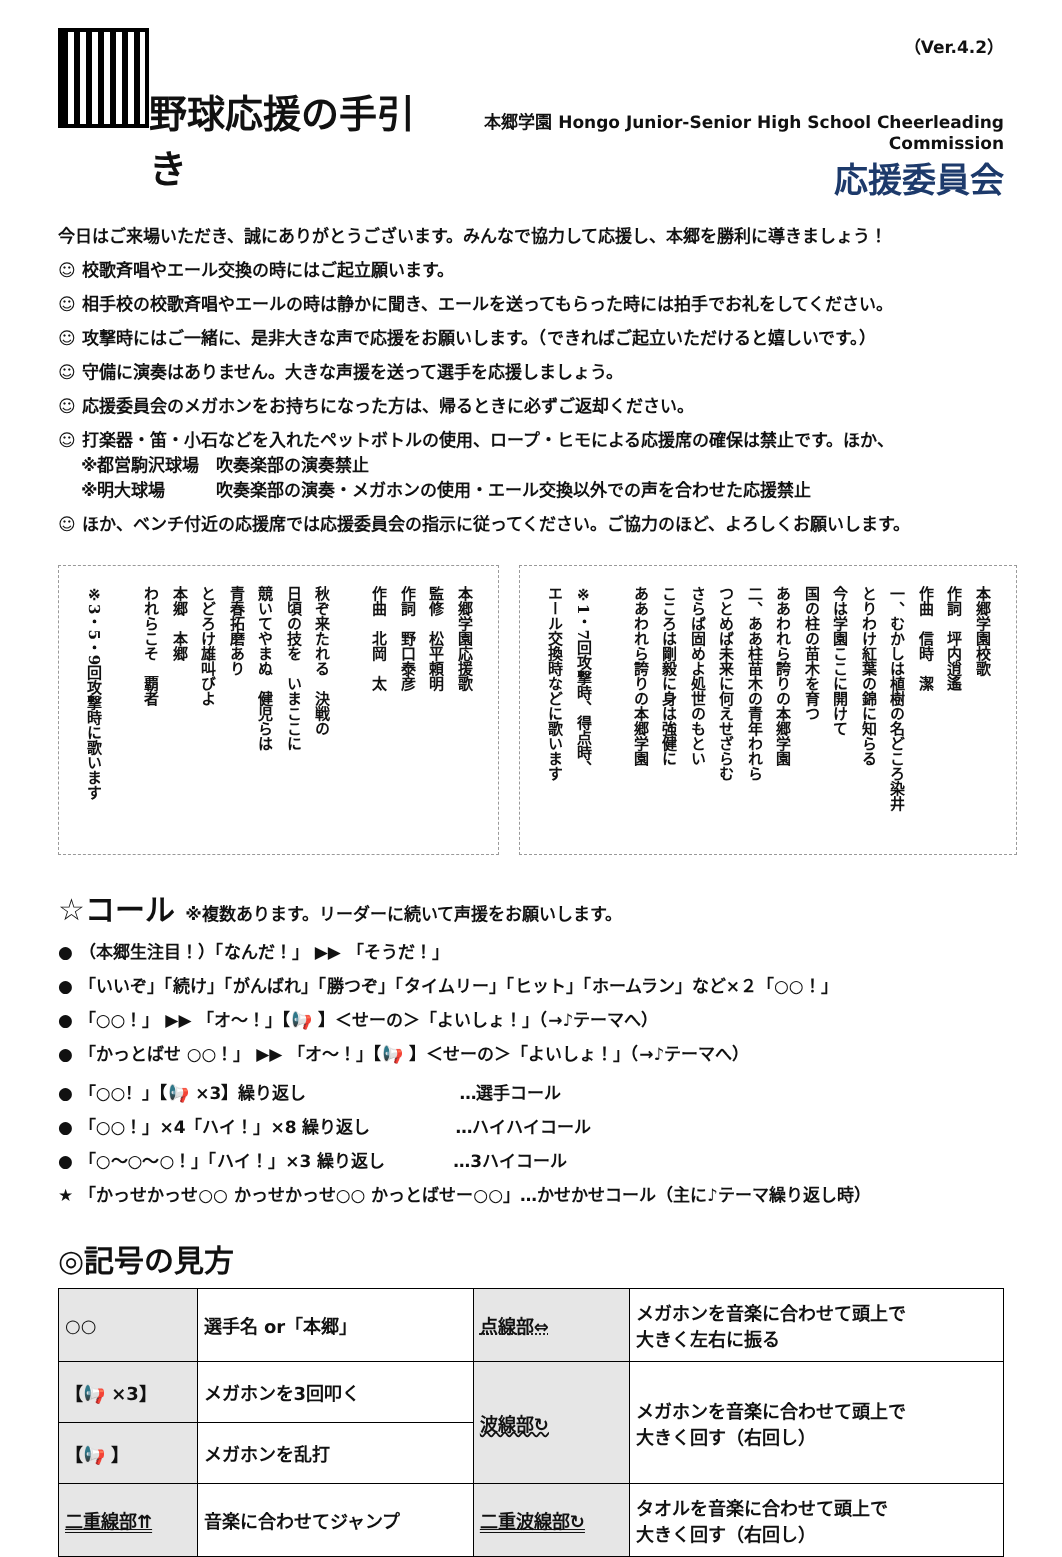野球応援の手引き
（Ver.4.2）
本郷学園 Hongo Junior-Senior High School Cheerleading Commission
応援委員会
今日はご来場いただき、誠にありがとうございます。みんなで協力して応援し、本郷を勝利に導きましょう！
☺ 校歌斉唱やエール交換の時にはご起立願います。
☺ 相手校の校歌斉唱やエールの時は静かに聞き、エールを送ってもらった時には拍手でお礼をしてください。
☺ 攻撃時にはご一緒に、是非大きな声で応援をお願いします。（できればご起立いただけると嬉しいです。）
☺ 守備に演奏はありません。大きな声援を送って選手を応援しましょう。
☺ 応援委員会のメガホンをお持ちになった方は、帰るときに必ずご返却ください。
☺ 打楽器・笛・小石などを入れたペットボトルの使用、ロープ・ヒモによる応援席の確保は禁止です。ほか、
　 ※都営駒沢球場　吹奏楽部の演奏禁止
　 ※明大球場　　　吹奏楽部の演奏・メガホンの使用・エール交換以外での声を合わせた応援禁止
☺ ほか、ベンチ付近の応援席では応援委員会の指示に従ってください。ご協力のほど、よろしくお願いします。
本郷学園応援歌
監修　松平頼明
作詞　野口泰彦
作曲　北岡　太
秋ぞ来たれる　決戦の
日頃の技を　いまここに
競いてやまぬ　健児らは
青春拓磨あり
とどろけ雄叫びよ
本郷　本郷
われらこそ　覇者
※3・5・9回攻撃時に歌います
本郷学園校歌
作詞　坪内逍遙
作曲　信時　潔
一、むかしは植樹の名どころ染井
とりわけ紅葉の錦に知らる
今は学園ここに開けて
国の柱の苗木を育つ
ああわれら誇りの本郷学園
二、ああ柱苗木の青年われら
つとめば未来に何えせざらむ
さらば固めよ処世のもとい
こころは剛毅に身は強健に
ああわれら誇りの本郷学園
※1・7回攻撃時、得点時、
エール交換時などに歌います
☆コール ※複数あります。リーダーに続いて声援をお願いします。
● （本郷生注目！）「なんだ！」 ▶▶ 「そうだ！」
● 「いいぞ」「続け」「がんばれ」「勝つぞ」「タイムリー」「ヒット」「ホームラン」など×２「○○！」
● 「○○！」 ▶▶ 「オ～！」【📢 】＜せーの＞「よいしょ！」（→♪テーマへ）
● 「かっとばせ ○○！」 ▶▶ 「オ～！」【📢 】＜せーの＞「よいしょ！」（→♪テーマへ）
● 「○○！」【📢 ×3】繰り返し　　　　　　　　　…選手コール
● 「○○！」×4「ハイ！」×8 繰り返し　　　　　…ハイハイコール
● 「○～○～○！」「ハイ！」×3 繰り返し　　　　…3ハイコール
★ 「かっせかっせ○○ かっせかっせ○○ かっとばせー○○」…かせかせコール（主に♪テーマ繰り返し時）
◎記号の見方
| ○○ | 選手名 or「本郷」 | 点線部⇔ | メガホンを音楽に合わせて頭上で 大きく左右に振る |
| 【📢 ×3】 | メガホンを3回叩く | 波線部↻ | メガホンを音楽に合わせて頭上で 大きく回す（右回し） |
| 【📢 】 | メガホンを乱打 | | |
| 二重線部⇈ | 音楽に合わせてジャンプ | 二重波線部↻ | タオルを音楽に合わせて頭上で 大きく回す（右回し） |